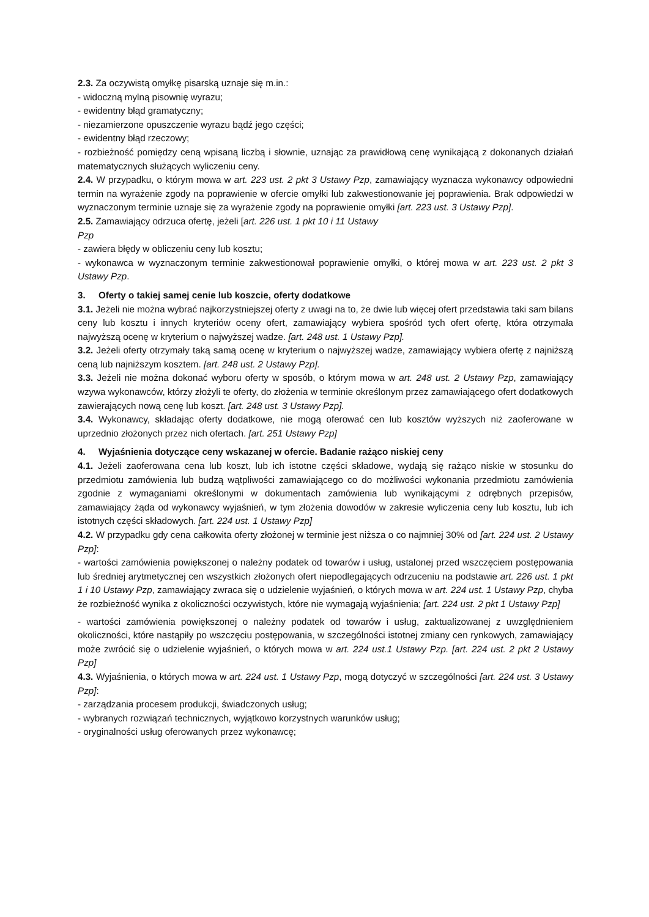2.3. Za oczywistą omyłkę pisarską uznaje się m.in.:
- widoczną mylną pisownię wyrazu;
- ewidentny błąd gramatyczny;
- niezamierzone opuszczenie wyrazu bądź jego części;
- ewidentny błąd rzeczowy;
- rozbieżność pomiędzy ceną wpisaną liczbą i słownie, uznając za prawidłową cenę wynikającą z dokonanych działań matematycznych służących wyliczeniu ceny.
2.4. W przypadku, o którym mowa w art. 223 ust. 2 pkt 3 Ustawy Pzp, zamawiający wyznacza wykonawcy odpowiedni termin na wyrażenie zgody na poprawienie w ofercie omyłki lub zakwestionowanie jej poprawienia. Brak odpowiedzi w wyznaczonym terminie uznaje się za wyrażenie zgody na poprawienie omyłki [art. 223 ust. 3 Ustawy Pzp].
2.5. Zamawiający odrzuca ofertę, jeżeli [art. 226 ust. 1 pkt 10 i 11 Ustawy
Pzp
- zawiera błędy w obliczeniu ceny lub kosztu;
- wykonawca w wyznaczonym terminie zakwestionował poprawienie omyłki, o której mowa w art. 223 ust. 2 pkt 3 Ustawy Pzp.
3. Oferty o takiej samej cenie lub koszcie, oferty dodatkowe
3.1. Jeżeli nie można wybrać najkorzystniejszej oferty z uwagi na to, że dwie lub więcej ofert przedstawia taki sam bilans ceny lub kosztu i innych kryteriów oceny ofert, zamawiający wybiera spośród tych ofert ofertę, która otrzymała najwyższą ocenę w kryterium o najwyższej wadze. [art. 248 ust. 1 Ustawy Pzp].
3.2. Jeżeli oferty otrzymały taką samą ocenę w kryterium o najwyższej wadze, zamawiający wybiera ofertę z najniższą ceną lub najniższym kosztem. [art. 248 ust. 2 Ustawy Pzp].
3.3. Jeżeli nie można dokonać wyboru oferty w sposób, o którym mowa w art. 248 ust. 2 Ustawy Pzp, zamawiający wzywa wykonawców, którzy złożyli te oferty, do złożenia w terminie określonym przez zamawiającego ofert dodatkowych zawierających nową cenę lub koszt. [art. 248 ust. 3 Ustawy Pzp].
3.4. Wykonawcy, składając oferty dodatkowe, nie mogą oferować cen lub kosztów wyższych niż zaoferowane w uprzednio złożonych przez nich ofertach. [art. 251 Ustawy Pzp]
4. Wyjaśnienia dotyczące ceny wskazanej w ofercie. Badanie rażąco niskiej ceny
4.1. Jeżeli zaoferowana cena lub koszt, lub ich istotne części składowe, wydają się rażąco niskie w stosunku do przedmiotu zamówienia lub budzą wątpliwości zamawiającego co do możliwości wykonania przedmiotu zamówienia zgodnie z wymaganiami określonymi w dokumentach zamówienia lub wynikającymi z odrębnych przepisów, zamawiający żąda od wykonawcy wyjaśnień, w tym złożenia dowodów w zakresie wyliczenia ceny lub kosztu, lub ich istotnych części składowych. [art. 224 ust. 1 Ustawy Pzp]
4.2. W przypadku gdy cena całkowita oferty złożonej w terminie jest niższa o co najmniej 30% od [art. 224 ust. 2 Ustawy Pzp]:
- wartości zamówienia powiększonej o należny podatek od towarów i usług, ustalonej przed wszczęciem postępowania lub średniej arytmetycznej cen wszystkich złożonych ofert niepodlegających odrzuceniu na podstawie art. 226 ust. 1 pkt 1 i 10 Ustawy Pzp, zamawiający zwraca się o udzielenie wyjaśnień, o których mowa w art. 224 ust. 1 Ustawy Pzp, chyba że rozbieżność wynika z okoliczności oczywistych, które nie wymagają wyjaśnienia; [art. 224 ust. 2 pkt 1 Ustawy Pzp]
- wartości zamówienia powiększonej o należny podatek od towarów i usług, zaktualizowanej z uwzględnieniem okoliczności, które nastąpiły po wszczęciu postępowania, w szczególności istotnej zmiany cen rynkowych, zamawiający może zwrócić się o udzielenie wyjaśnień, o których mowa w art. 224 ust.1 Ustawy Pzp. [art. 224 ust. 2 pkt 2 Ustawy Pzp]
4.3. Wyjaśnienia, o których mowa w art. 224 ust. 1 Ustawy Pzp, mogą dotyczyć w szczególności [art. 224 ust. 3 Ustawy Pzp]:
- zarządzania procesem produkcji, świadczonych usług;
- wybranych rozwiązań technicznych, wyjątkowo korzystnych warunków usług;
- oryginalności usług oferowanych przez wykonawcę;